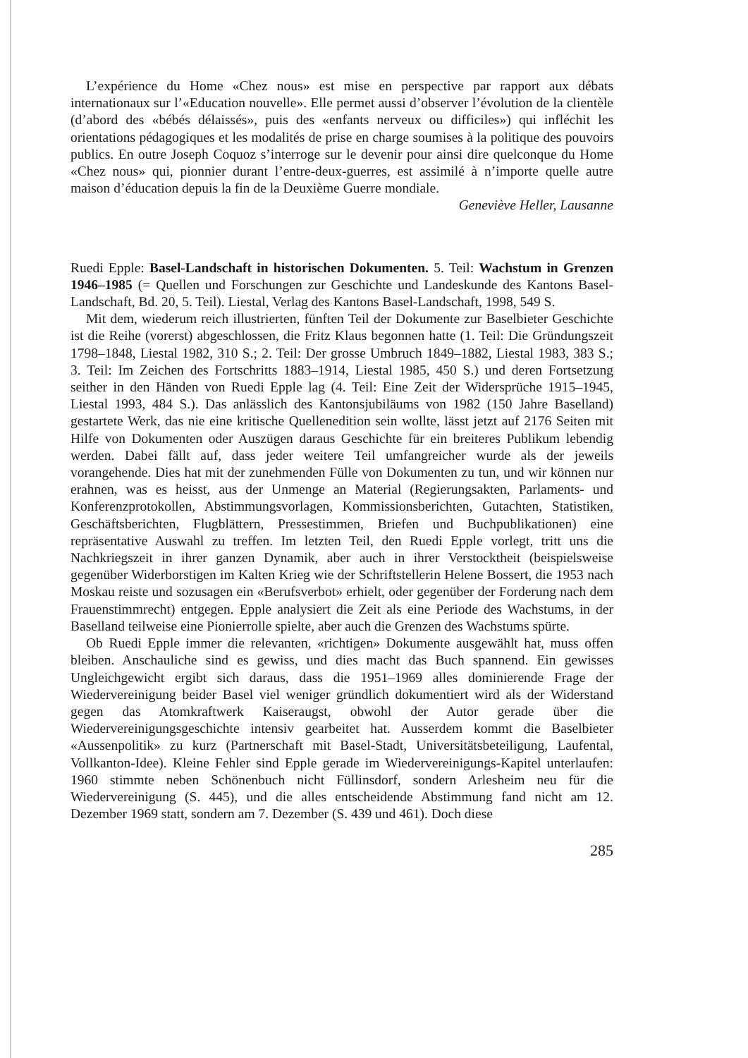L’expérience du Home «Chez nous» est mise en perspective par rapport aux débats internationaux sur l’«Education nouvelle». Elle permet aussi d’observer l’évolution de la clientèle (d’abord des «bébés délaissés», puis des «enfants nerveux ou difficiles») qui infléchit les orientations pédagogiques et les modalités de prise en charge soumises à la politique des pouvoirs publics. En outre Joseph Coquoz s’interroge sur le devenir pour ainsi dire quelconque du Home «Chez nous» qui, pionnier durant l’entre-deux-guerres, est assimilé à n’importe quelle autre maison d’éducation depuis la fin de la Deuxième Guerre mondiale.
Geneviève Heller, Lausanne
Ruedi Epple: Basel-Landschaft in historischen Dokumenten. 5. Teil: Wachstum in Grenzen 1946–1985 (= Quellen und Forschungen zur Geschichte und Landeskunde des Kantons Basel-Landschaft, Bd. 20, 5. Teil). Liestal, Verlag des Kantons Basel-Landschaft, 1998, 549 S.
Mit dem, wiederum reich illustrierten, fünften Teil der Dokumente zur Baselbieter Geschichte ist die Reihe (vorerst) abgeschlossen, die Fritz Klaus begonnen hatte (1. Teil: Die Gründungszeit 1798–1848, Liestal 1982, 310 S.; 2. Teil: Der grosse Umbruch 1849–1882, Liestal 1983, 383 S.; 3. Teil: Im Zeichen des Fortschritts 1883–1914, Liestal 1985, 450 S.) und deren Fortsetzung seither in den Händen von Ruedi Epple lag (4. Teil: Eine Zeit der Widersprüche 1915–1945, Liestal 1993, 484 S.). Das anlässlich des Kantonsjubiläums von 1982 (150 Jahre Baselland) gestartete Werk, das nie eine kritische Quellenedition sein wollte, lässt jetzt auf 2176 Seiten mit Hilfe von Dokumenten oder Auszügen daraus Geschichte für ein breiteres Publikum lebendig werden. Dabei fällt auf, dass jeder weitere Teil umfangreicher wurde als der jeweils vorangehende. Dies hat mit der zunehmenden Fülle von Dokumenten zu tun, und wir können nur erahnen, was es heisst, aus der Unmenge an Material (Regierungsakten, Parlaments- und Konferenzprotokollen, Abstimmungsvorlagen, Kommissionsberichten, Gutachten, Statistiken, Geschäftsberichten, Flugblättern, Pressestimmen, Briefen und Buchpublikationen) eine repräsentative Auswahl zu treffen. Im letzten Teil, den Ruedi Epple vorlegt, tritt uns die Nachkriegszeit in ihrer ganzen Dynamik, aber auch in ihrer Verstocktheit (beispielsweise gegenüber Widerborstigen im Kalten Krieg wie der Schriftstellerin Helene Bossert, die 1953 nach Moskau reiste und sozusagen ein «Berufsverbot» erhielt, oder gegenüber der Forderung nach dem Frauenstimmrecht) entgegen. Epple analysiert die Zeit als eine Periode des Wachstums, in der Baselland teilweise eine Pionierrolle spielte, aber auch die Grenzen des Wachstums spürte.
Ob Ruedi Epple immer die relevanten, «richtigen» Dokumente ausgewählt hat, muss offen bleiben. Anschauliche sind es gewiss, und dies macht das Buch spannend. Ein gewisses Ungleichgewicht ergibt sich daraus, dass die 1951–1969 alles dominierende Frage der Wiedervereinigung beider Basel viel weniger gründlich dokumentiert wird als der Widerstand gegen das Atomkraftwerk Kaiseraugst, obwohl der Autor gerade über die Wiedervereinigungsgeschichte intensiv gearbeitet hat. Ausserdem kommt die Baselbieter «Aussenpolitik» zu kurz (Partnerschaft mit Basel-Stadt, Universitätsbeteiligung, Laufental, Vollkanton-Idee). Kleine Fehler sind Epple gerade im Wiedervereinigungs-Kapitel unterlaufen: 1960 stimmte neben Schönenbuch nicht Füllinsdorf, sondern Arlesheim neu für die Wiedervereinigung (S. 445), und die alles entscheidende Abstimmung fand nicht am 12. Dezember 1969 statt, sondern am 7. Dezember (S. 439 und 461). Doch diese
285